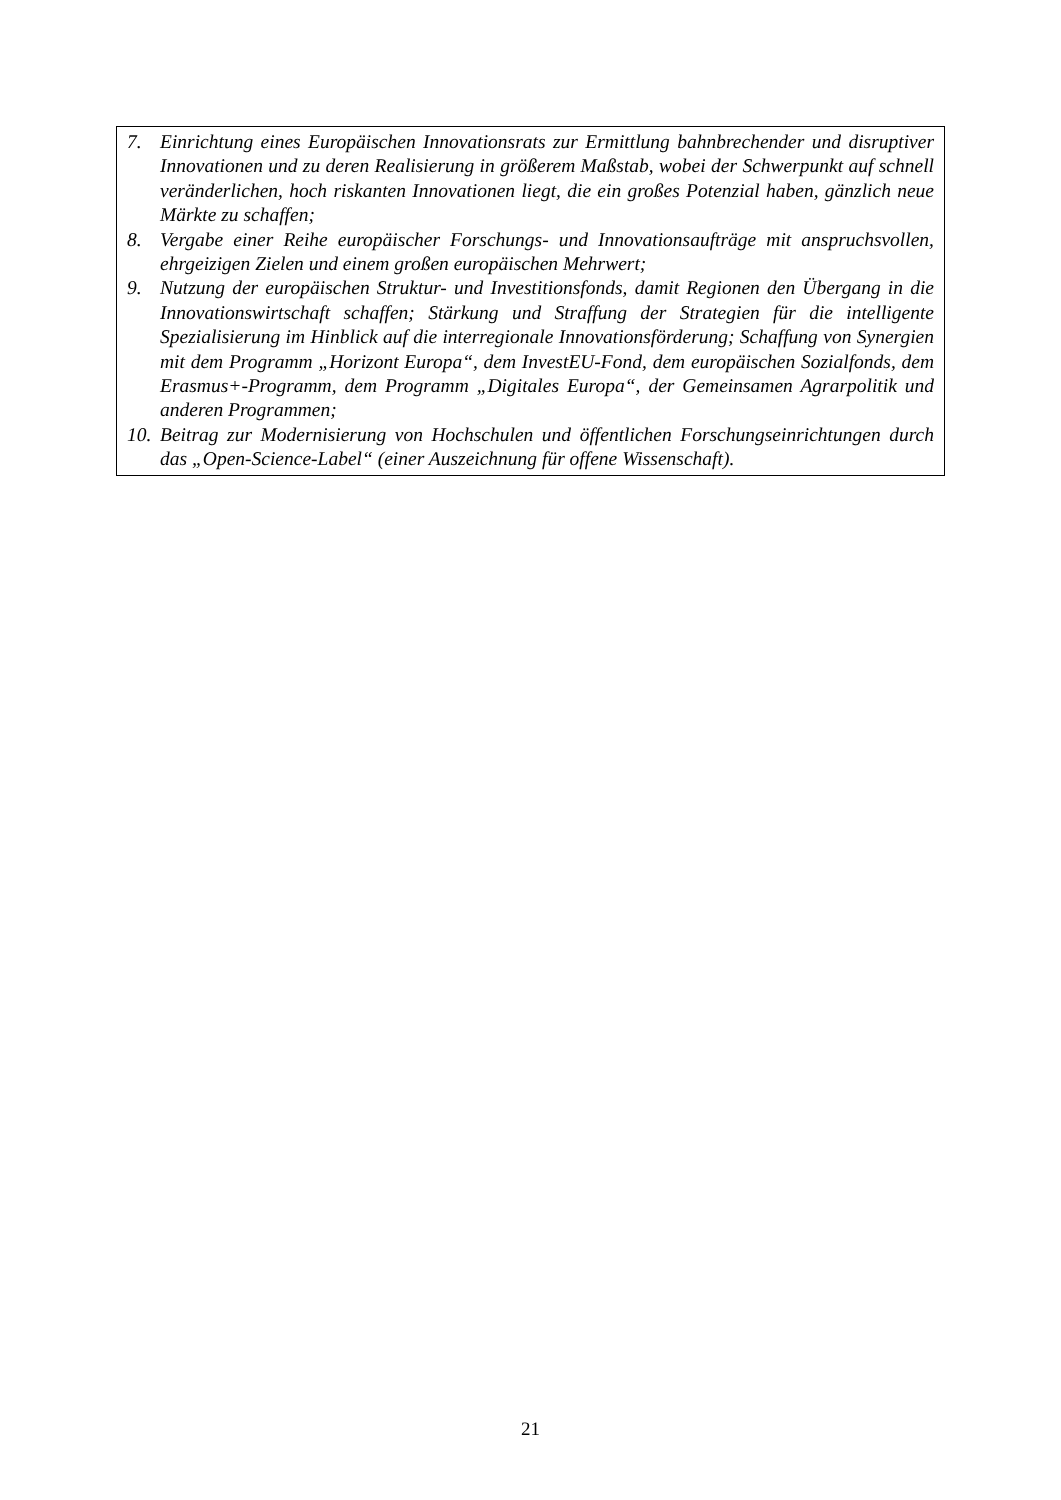7. Einrichtung eines Europäischen Innovationsrats zur Ermittlung bahnbrechender und disruptiver Innovationen und zu deren Realisierung in größerem Maßstab, wobei der Schwerpunkt auf schnell veränderlichen, hoch riskanten Innovationen liegt, die ein großes Potenzial haben, gänzlich neue Märkte zu schaffen;
8. Vergabe einer Reihe europäischer Forschungs- und Innovationsaufträge mit anspruchsvollen, ehrgeizigen Zielen und einem großen europäischen Mehrwert;
9. Nutzung der europäischen Struktur- und Investitionsfonds, damit Regionen den Übergang in die Innovationswirtschaft schaffen; Stärkung und Straffung der Strategien für die intelligente Spezialisierung im Hinblick auf die interregionale Innovationsförderung; Schaffung von Synergien mit dem Programm „Horizont Europa“, dem InvestEU-Fond, dem europäischen Sozialfonds, dem Erasmus+-Programm, dem Programm „Digitales Europa“, der Gemeinsamen Agrarpolitik und anderen Programmen;
10. Beitrag zur Modernisierung von Hochschulen und öffentlichen Forschungseinrichtungen durch das „Open-Science-Label“ (einer Auszeichnung für offene Wissenschaft).
21